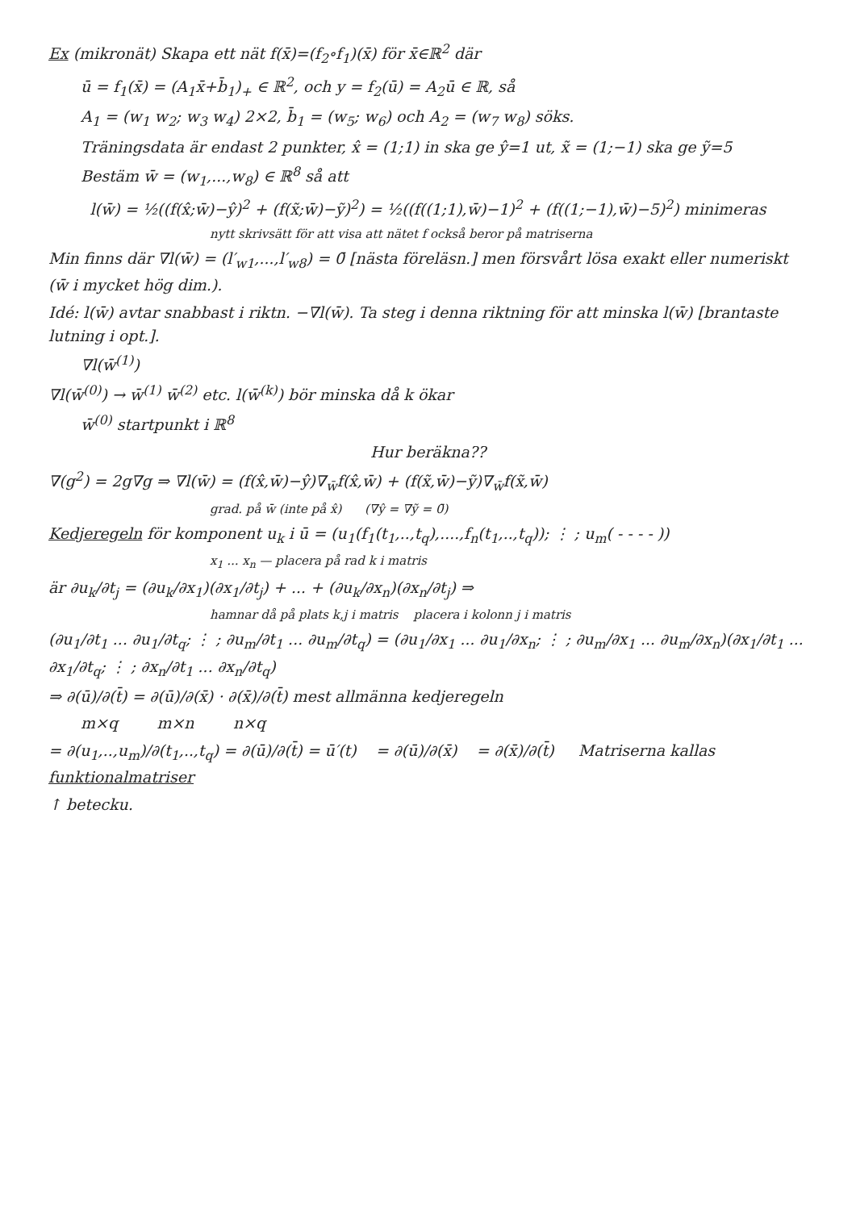Ex (mikronät) Skapa ett nät f(x̄)=(f<sub>2</sub>∘f<sub>1</sub>)(x̄) för x̄∈ℝ<sup>2</sup> där
ū = f<sub>1</sub>(x̄) = (A<sub>1</sub>x̄+b̄<sub>1</sub>)<sub>+</sub> ∈ ℝ<sup>2</sup>, och y = f<sub>2</sub>(ū) = A<sub>2</sub>ū ∈ ℝ, så
A<sub>1</sub> = (w<sub>1</sub> w<sub>2</sub>; w<sub>3</sub> w<sub>4</sub>) 2×2, b̄<sub>1</sub> = (w<sub>5</sub>; w<sub>6</sub>) och A<sub>2</sub> = (w<sub>7</sub> w<sub>8</sub>) söks.
Träningsdata är endast 2 punkter, x̂ = (1;1) in ska ge ŷ=1 ut, x̃ = (1;−1) ska ge ỹ=5
Bestäm w̄ = (w<sub>1</sub>,...,w<sub>8</sub>) ∈ ℝ<sup>8</sup> så att
l(w̄) = ½((f(x̂;w̄)−ŷ)<sup>2</sup> + (f(x̃;w̄)−ỹ)<sup>2</sup>) = ½((f((1;1),w̄)−1)<sup>2</sup> + (f((1;−1),w̄)−5)<sup>2</sup>) minimeras
nytt skrivsätt för att visa att nätet f också beror på matriserna
Min finns där ∇l(w̄) = (l′<sub>w1</sub>,...,l′<sub>w8</sub>) = 0̄ [nästa föreläsn.] men försvårt lösa exakt eller numeriskt (w̄ i mycket hög dim.).
Idé: l(w̄) avtar snabbast i riktn. −∇l(w̄). Ta steg i denna riktning för att minska l(w̄) [brantaste lutning i opt.].
∇l(w̄<sup>(1)</sup>)
∇l(w̄<sup>(0)</sup>) → w̄<sup>(1)</sup> w̄<sup>(2)</sup> etc. l(w̄<sup>(k)</sup>) bör minska då k ökar
w̄<sup>(0)</sup> startpunkt i ℝ<sup>8</sup>
Hur beräkna??
∇(g<sup>2</sup>) = 2g∇g ⇒ ∇l(w̄) = (f(x̂,w̄)−ŷ)∇<sub>w̄</sub>f(x̂,w̄) + (f(x̃,w̄)−ỹ)∇<sub>w̄</sub>f(x̃,w̄)
grad. på w̄ (inte på x̂) (∇ŷ = ∇ỹ = 0̄)
Kedjeregeln för komponent u<sub>k</sub> i ū = (u<sub>1</sub>(f<sub>1</sub>(t<sub>1</sub>,..,t<sub>q</sub>),....,f<sub>n</sub>(t<sub>1</sub>,..,t<sub>q</sub>)); ⋮ ; u<sub>m</sub>( - - - - ))
x<sub>1</sub> ... x<sub>n</sub> — placera på rad k i matris
är ∂u<sub>k</sub>/∂t<sub>j</sub> = (∂u<sub>k</sub>/∂x<sub>1</sub>)(∂x<sub>1</sub>/∂t<sub>j</sub>) + ... + (∂u<sub>k</sub>/∂x<sub>n</sub>)(∂x<sub>n</sub>/∂t<sub>j</sub>) ⇒
hamnar då på plats k,j i matris placera i kolonn j i matris
(∂u<sub>1</sub>/∂t<sub>1</sub> ... ∂u<sub>1</sub>/∂t<sub>q</sub>; ⋮ ; ∂u<sub>m</sub>/∂t<sub>1</sub> ... ∂u<sub>m</sub>/∂t<sub>q</sub>) = (∂u<sub>1</sub>/∂x<sub>1</sub> ... ∂u<sub>1</sub>/∂x<sub>n</sub>; ⋮ ; ∂u<sub>m</sub>/∂x<sub>1</sub> ... ∂u<sub>m</sub>/∂x<sub>n</sub>)(∂x<sub>1</sub>/∂t<sub>1</sub> ... ∂x<sub>1</sub>/∂t<sub>q</sub>; ⋮ ; ∂x<sub>n</sub>/∂t<sub>1</sub> ... ∂x<sub>n</sub>/∂t<sub>q</sub>)
⇒ ∂(ū)/∂(t̄) = ∂(ū)/∂(x̄) · ∂(x̄)/∂(t̄) mest allmänna kedjeregeln
m×q m×n n×q
= ∂(u<sub>1</sub>,..,u<sub>m</sub>)/∂(t<sub>1</sub>,..,t<sub>q</sub>) = ∂(ū)/∂(t̄) = ū′(t) = ∂(ū)/∂(x̄) = ∂(x̄)/∂(t̄) Matriserna kallas funktionalmatriser
↑ betecku.